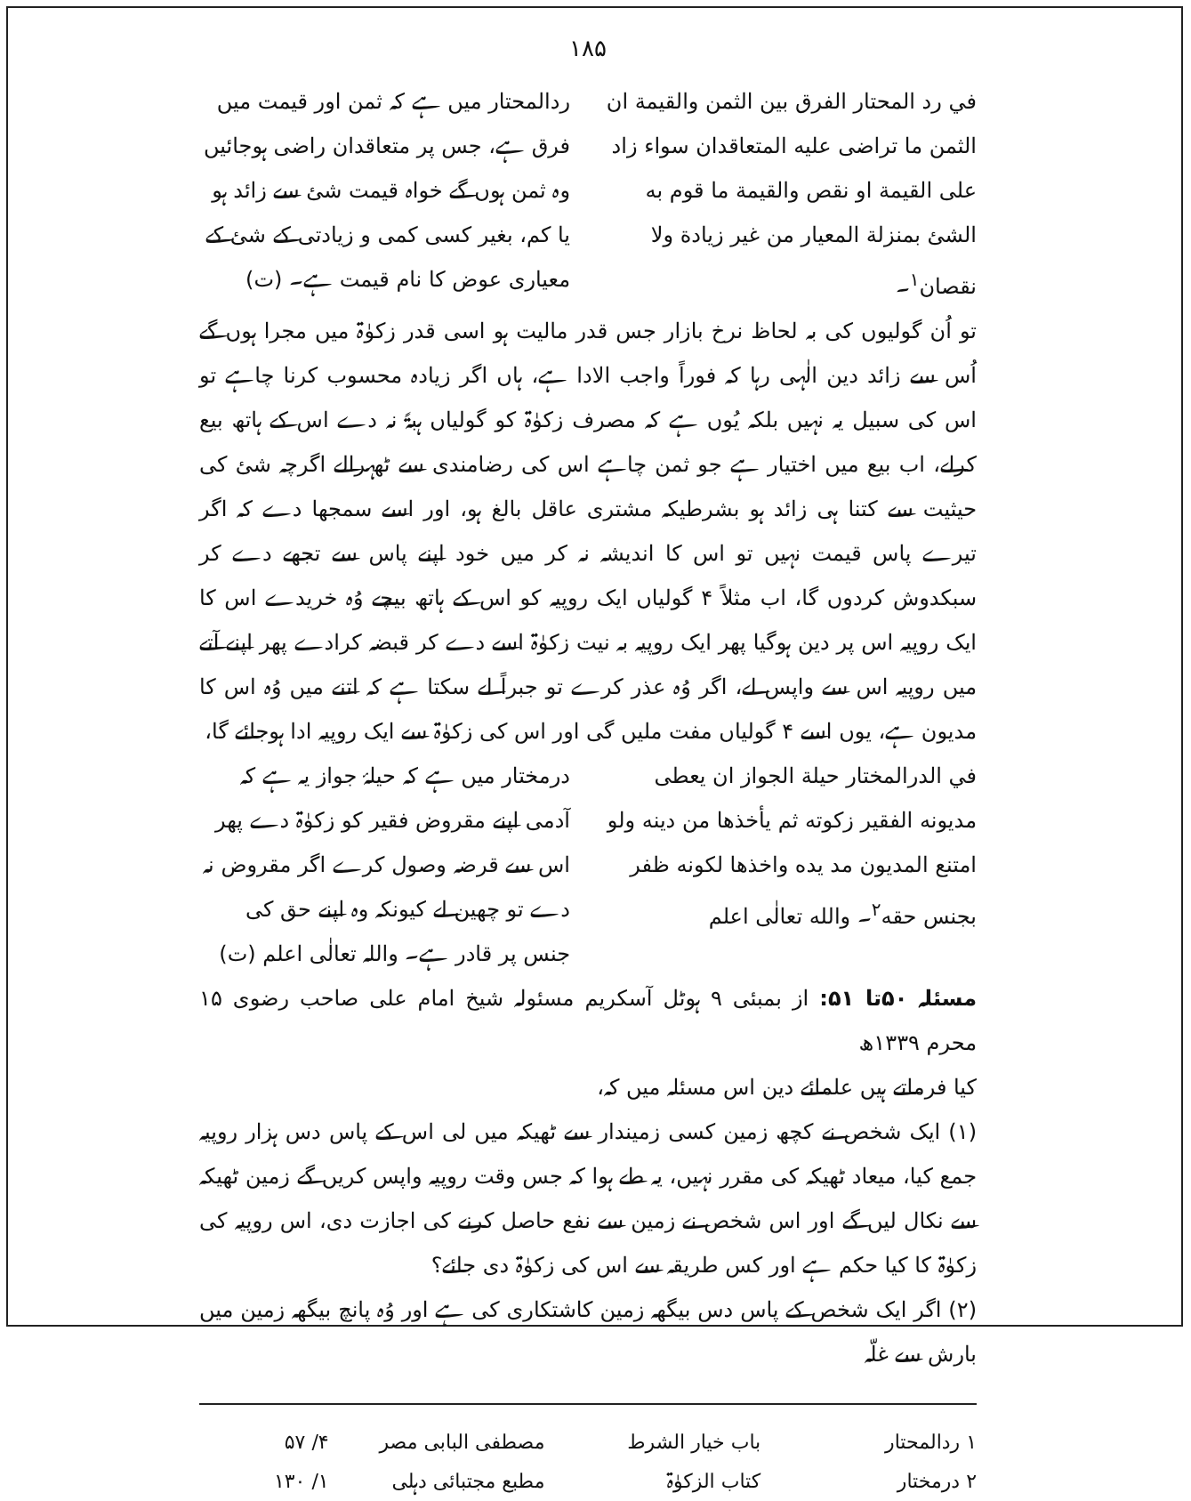۱۸۵
في رد المحتار الفرق بين الثمن والقيمة ان الثمن ما تراضى عليه المتعاقدان سواء زاد على القيمة او نقص والقيمة ما قوم به الشئ بمنزلة المعيار من غير زيادة ولا نقصان<sup>۱</sup>۔
ردالمحتار میں ہے کہ ثمن اور قیمت میں فرق ہے، جس پر متعاقدان راضی ہوجائیں وہ ثمن ہوں گے خواہ قیمت شئ سے زائد ہو یا کم، بغیر کسی کمی و زیادتی کے شئ کے معیاری عوض کا نام قیمت ہے۔ (ت)
تو اُن گولیوں کی بہ لحاظ نرخ بازار جس قدر مالیت ہو اسی قدر زکوٰۃ میں مجرا ہوں گے اُس سے زائد دین الٰہی رہا کہ فوراً واجب الادا ہے، ہاں اگر زیادہ محسوب کرنا چاہے تو اس کی سبیل یہ نہیں بلکہ یُوں ہے کہ مصرف زکوٰۃ کو گولیاں ہبۃً نہ دے اس کے ہاتھ بیع کرلے، اب بیع میں اختیار ہے جو ثمن چاہے اس کی رضامندی سے ٹھہرالے اگرچہ شئ کی حیثیت سے کتنا ہی زائد ہو بشرطیکہ مشتری عاقل بالغ ہو، اور اسے سمجھا دے کہ اگر تیرے پاس قیمت نہیں تو اس کا اندیشہ نہ کر میں خود اپنے پاس سے تجھے دے کر سبکدوش کردوں گا، اب مثلاً ۴ گولیاں ایک روپیہ کو اس کے ہاتھ بیچے وُہ خریدے اس کا ایک روپیہ اس پر دین ہوگیا پھر ایک روپیہ بہ نیت زکوٰۃ اسے دے کر قبضہ کرادے پھر اپنے آتے میں روپیہ اس سے واپس لے، اگر وُہ عذر کرے تو جبراً لے سکتا ہے کہ اتنے میں وُہ اس کا مدیون ہے، یوں اسے ۴ گولیاں مفت ملیں گی اور اس کی زکوٰۃ سے ایک روپیہ ادا ہوجائے گا،
في الدرالمختار حيلة الجواز ان يعطى مديونه الفقير زكوته ثم يأخذها من دينه ولو امتنع المديون مد يده واخذها لكونه ظفر بجنس حقه<sup>۲</sup>۔ والله تعالٰى اعلم
درمختار میں ہے کہ حیلۂ جواز یہ ہے کہ آدمی اپنے مقروض فقیر کو زکوٰۃ دے پھر اس سے قرضہ وصول کرے اگر مقروض نہ دے تو چھین لے کیونکہ وہ اپنے حق کی جنس پر قادر ہے۔ واللہ تعالٰی اعلم (ت)
مسئلہ ۵۰تا ۵۱: از بمبئی ۹ ہوٹل آسکریم مسئولہ شیخ امام علی صاحب رضوی ۱۵ محرم ۱۳۳۹ھ
کیا فرماتے ہیں علمائے دین اس مسئلہ میں کہ،
(۱) ایک شخص نے کچھ زمین کسی زمیندار سے ٹھیکہ میں لی اس کے پاس دس ہزار روپیہ جمع کیا، میعاد ٹھیکہ کی مقرر نہیں، یہ طے ہوا کہ جس وقت روپیہ واپس کریں گے زمین ٹھیکہ سے نکال لیں گے اور اس شخص نے زمین سے نفع حاصل کرنے کی اجازت دی، اس روپیہ کی زکوٰۃ کا کیا حکم ہے اور کس طریقہ سے اس کی زکوٰۃ دی جائے؟
(۲) اگر ایک شخص کے پاس دس بیگھہ زمین کاشتکاری کی ہے اور وُہ پانچ بیگھہ زمین میں بارش سے غلّہ
۱ ردالمحتار باب خیار الشرط مصطفی البابی مصر ۴/ ۵۷ ۲ درمختار کتاب الزکوٰۃ مطبع مجتبائی دہلی ۱/ ۱۳۰